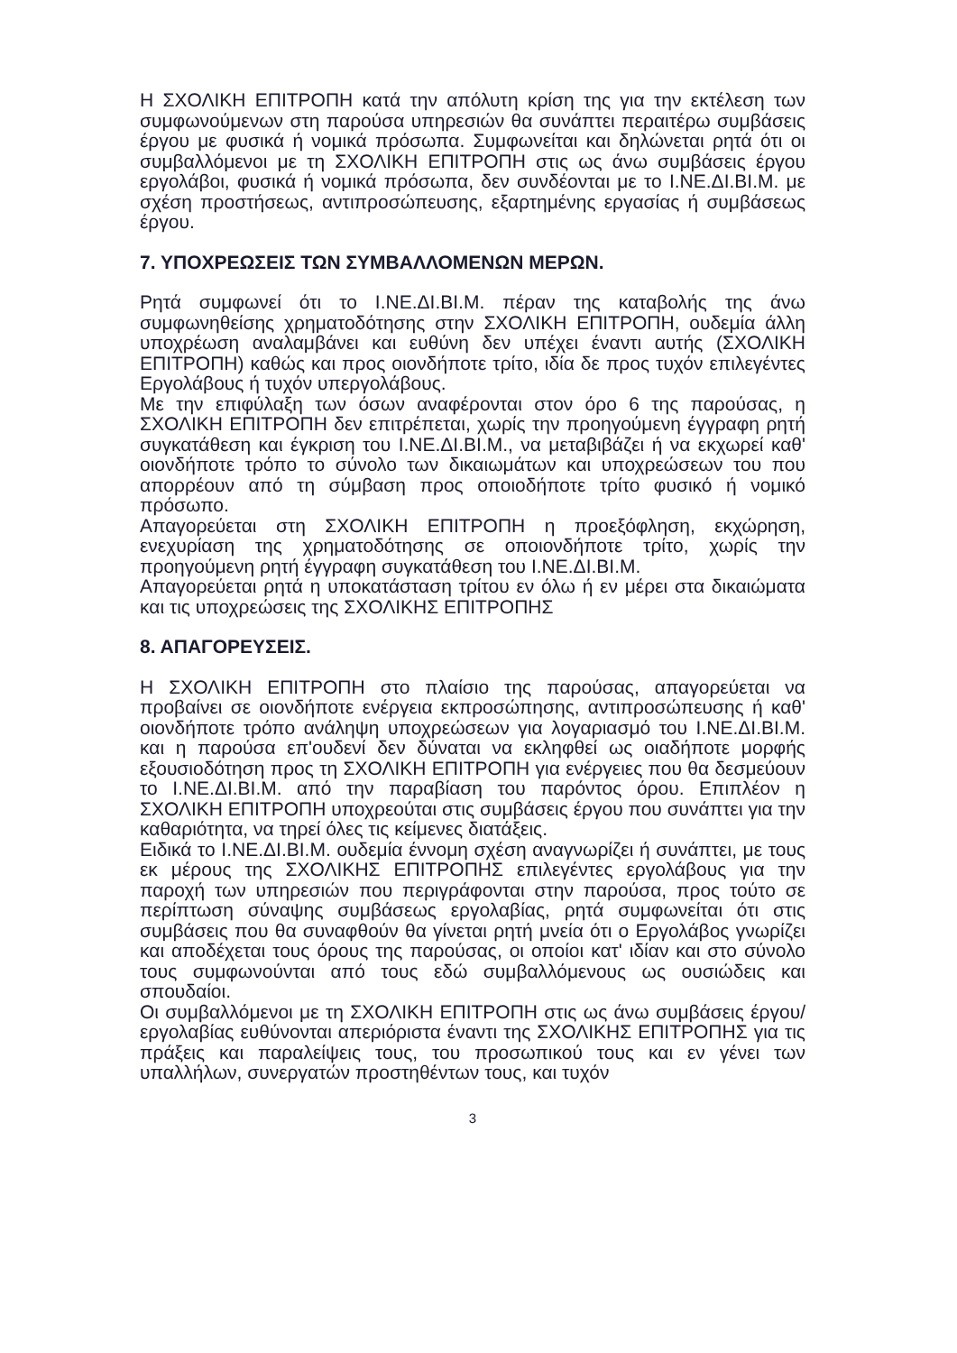Η ΣΧΟΛΙΚΗ ΕΠΙΤΡΟΠΗ κατά την απόλυτη κρίση της για την εκτέλεση των συμφωνούμενων στη παρούσα υπηρεσιών θα συνάπτει περαιτέρω συμβάσεις έργου με φυσικά ή νομικά πρόσωπα. Συμφωνείται και δηλώνεται ρητά ότι οι συμβαλλόμενοι με τη ΣΧΟΛΙΚΗ ΕΠΙΤΡΟΠΗ στις ως άνω συμβάσεις έργου εργολάβοι, φυσικά ή νομικά πρόσωπα, δεν συνδέονται με το Ι.ΝΕ.ΔΙ.ΒΙ.Μ. με σχέση προστήσεως, αντιπροσώπευσης, εξαρτημένης εργασίας ή συμβάσεως έργου.
7. ΥΠΟΧΡΕΩΣΕΙΣ ΤΩΝ ΣΥΜΒΑΛΛΟΜΕΝΩΝ ΜΕΡΩΝ.
Ρητά συμφωνεί ότι το Ι.ΝΕ.ΔΙ.ΒΙ.Μ. πέραν της καταβολής της άνω συμφωνηθείσης χρηματοδότησης στην ΣΧΟΛΙΚΗ ΕΠΙΤΡΟΠΗ, ουδεμία άλλη υποχρέωση αναλαμβάνει και ευθύνη δεν υπέχει έναντι αυτής (ΣΧΟΛΙΚΗ ΕΠΙΤΡΟΠΗ) καθώς και προς οιονδήποτε τρίτο, ιδία δε προς τυχόν επιλεγέντες Εργολάβους ή τυχόν υπεργολάβους.
Με την επιφύλαξη των όσων αναφέρονται στον όρο 6 της παρούσας, η ΣΧΟΛΙΚΗ ΕΠΙΤΡΟΠΗ δεν επιτρέπεται, χωρίς την προηγούμενη έγγραφη ρητή συγκατάθεση και έγκριση του Ι.ΝΕ.ΔΙ.ΒΙ.Μ., να μεταβιβάζει ή να εκχωρεί καθ' οιονδήποτε τρόπο το σύνολο των δικαιωμάτων και υποχρεώσεων του που απορρέουν από τη σύμβαση προς οποιοδήποτε τρίτο φυσικό ή νομικό πρόσωπο.
Απαγορεύεται στη ΣΧΟΛΙΚΗ ΕΠΙΤΡΟΠΗ η προεξόφληση, εκχώρηση, ενεχυρίαση της χρηματοδότησης σε οποιονδήποτε τρίτο, χωρίς την προηγούμενη ρητή έγγραφη συγκατάθεση του Ι.ΝΕ.ΔΙ.ΒΙ.Μ.
Απαγορεύεται ρητά η υποκατάσταση τρίτου εν όλω ή εν μέρει στα δικαιώματα και τις υποχρεώσεις της ΣΧΟΛΙΚΗΣ ΕΠΙΤΡΟΠΗΣ
8. ΑΠΑΓΟΡΕΥΣΕΙΣ.
Η ΣΧΟΛΙΚΗ ΕΠΙΤΡΟΠΗ στο πλαίσιο της παρούσας, απαγορεύεται να προβαίνει σε οιονδήποτε ενέργεια εκπροσώπησης, αντιπροσώπευσης ή καθ' οιονδήποτε τρόπο ανάληψη υποχρεώσεων για λογαριασμό του Ι.ΝΕ.ΔΙ.ΒΙ.Μ. και η παρούσα επ'ουδενί δεν δύναται να εκληφθεί ως οιαδήποτε μορφής εξουσιοδότηση προς τη ΣΧΟΛΙΚΗ ΕΠΙΤΡΟΠΗ για ενέργειες που θα δεσμεύουν το Ι.ΝΕ.ΔΙ.ΒΙ.Μ. από την παραβίαση του παρόντος όρου. Επιπλέον η ΣΧΟΛΙΚΗ ΕΠΙΤΡΟΠΗ υποχρεούται στις συμβάσεις έργου που συνάπτει για την καθαριότητα, να τηρεί όλες τις κείμενες διατάξεις.
Ειδικά το Ι.ΝΕ.ΔΙ.ΒΙ.Μ. ουδεμία έννομη σχέση αναγνωρίζει ή συνάπτει, με τους εκ μέρους της ΣΧΟΛΙΚΗΣ ΕΠΙΤΡΟΠΗΣ επιλεγέντες εργολάβους για την παροχή των υπηρεσιών που περιγράφονται στην παρούσα, προς τούτο σε περίπτωση σύναψης συμβάσεως εργολαβίας, ρητά συμφωνείται ότι στις συμβάσεις που θα συναφθούν θα γίνεται ρητή μνεία ότι ο Εργολάβος γνωρίζει και αποδέχεται τους όρους της παρούσας, οι οποίοι κατ' ιδίαν και στο σύνολο τους συμφωνούνται από τους εδώ συμβαλλόμενους ως ουσιώδεις και σπουδαίοι.
Οι συμβαλλόμενοι με τη ΣΧΟΛΙΚΗ ΕΠΙΤΡΟΠΗ στις ως άνω συμβάσεις έργου/εργολαβίας ευθύνονται απεριόριστα έναντι της ΣΧΟΛΙΚΗΣ ΕΠΙΤΡΟΠΗΣ για τις πράξεις και παραλείψεις τους, του προσωπικού τους και εν γένει των υπαλλήλων, συνεργατών προστηθέντων τους, και τυχόν
3